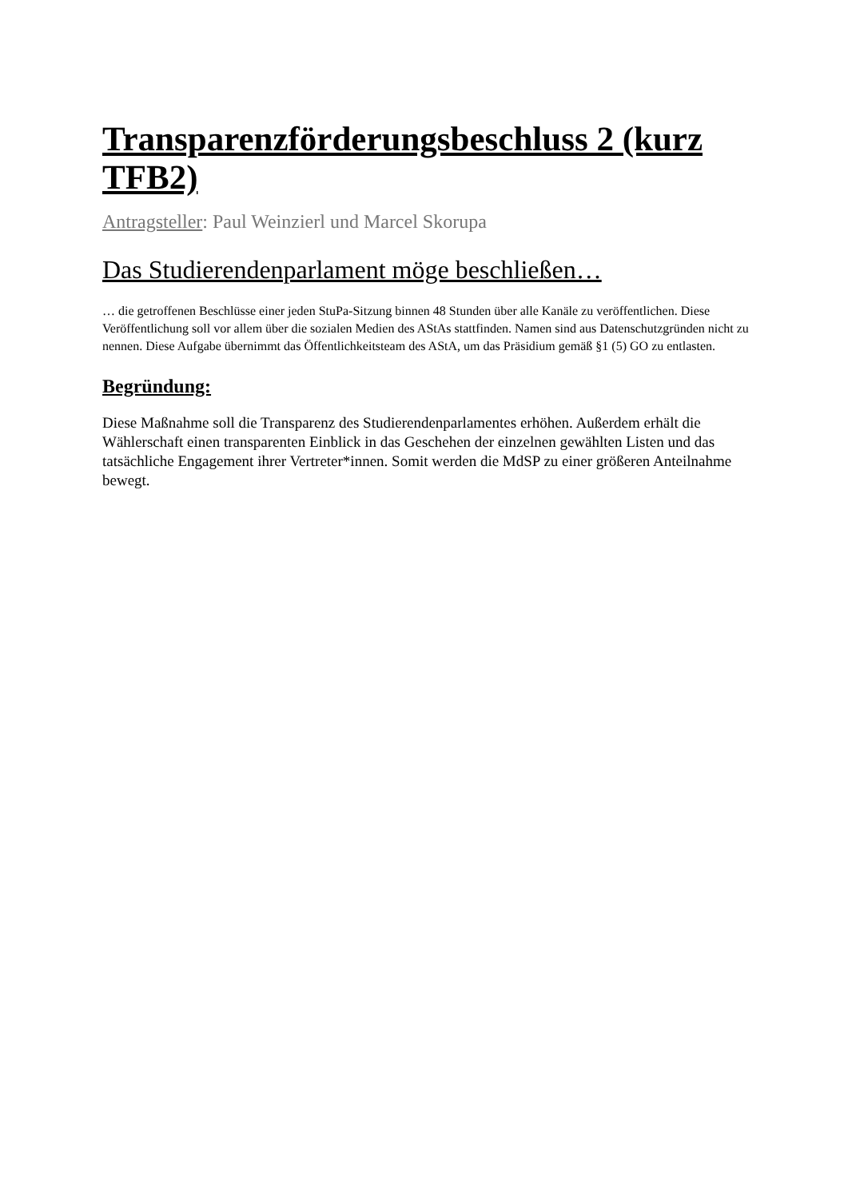Transparenzförderungsbeschluss 2 (kurz TFB2)
Antragsteller: Paul Weinzierl und Marcel Skorupa
Das Studierendenparlament möge beschließen…
… die getroffenen Beschlüsse einer jeden StuPa-Sitzung binnen 48 Stunden über alle Kanäle zu veröffentlichen. Diese Veröffentlichung soll vor allem über die sozialen Medien des AStAs stattfinden. Namen sind aus Datenschutzgründen nicht zu nennen. Diese Aufgabe übernimmt das Öffentlichkeitsteam des AStA, um das Präsidium gemäß §1 (5) GO zu entlasten.
Begründung:
Diese Maßnahme soll die Transparenz des Studierendenparlamentes erhöhen. Außerdem erhält die Wählerschaft einen transparenten Einblick in das Geschehen der einzelnen gewählten Listen und das tatsächliche Engagement ihrer Vertreter*innen. Somit werden die MdSP zu einer größeren Anteilnahme bewegt.